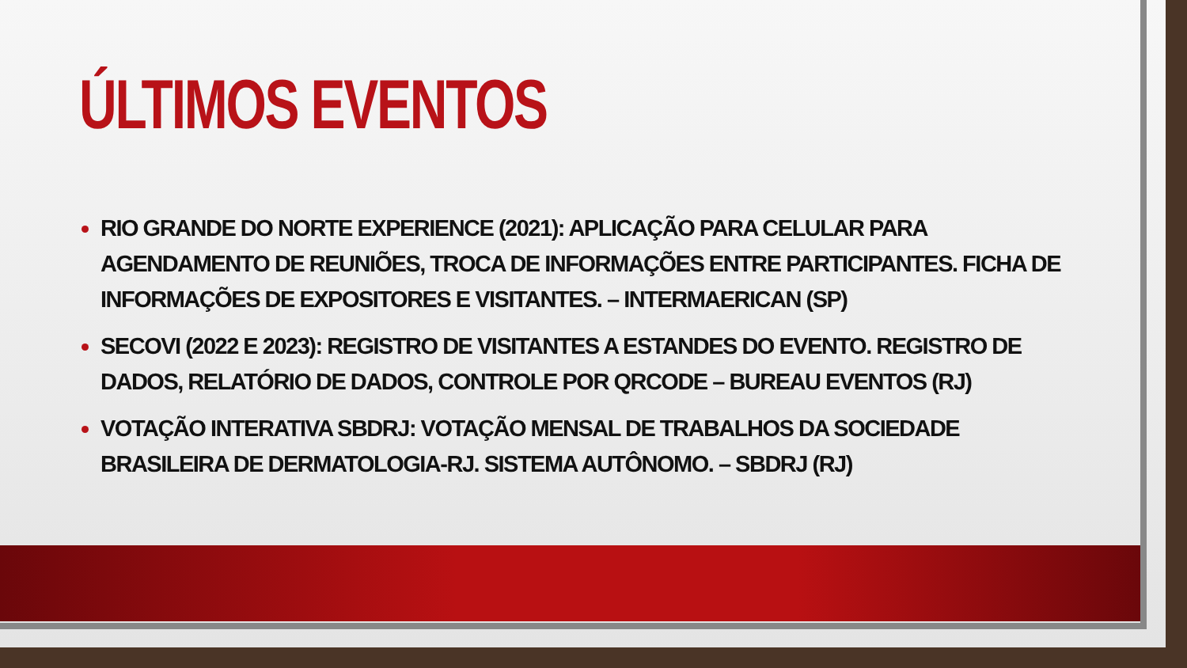ÚLTIMOS EVENTOS
RIO GRANDE DO NORTE EXPERIENCE (2021): APLICAÇÃO PARA CELULAR PARA AGENDAMENTO DE REUNIÕES, TROCA DE INFORMAÇÕES ENTRE PARTICIPANTES. FICHA DE INFORMAÇÕES DE EXPOSITORES E VISITANTES. – INTERMAERICAN (SP)
SECOVI (2022 E 2023): REGISTRO DE VISITANTES A ESTANDES DO EVENTO. REGISTRO DE DADOS, RELATÓRIO DE DADOS, CONTROLE POR QRCODE – BUREAU EVENTOS (RJ)
VOTAÇÃO INTERATIVA SBDRJ: VOTAÇÃO MENSAL DE TRABALHOS DA SOCIEDADE BRASILEIRA DE DERMATOLOGIA-RJ. SISTEMA AUTÔNOMO. – SBDRJ (RJ)